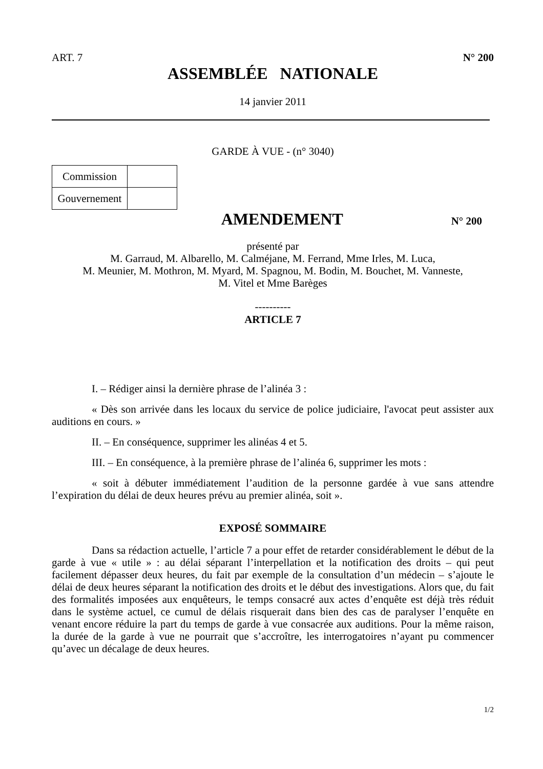ART. 7 N° 200
ASSEMBLÉE NATIONALE
14 janvier 2011
GARDE À VUE - (n° 3040)
| Commission | |
| Gouvernement | |
AMENDEMENT
N° 200
présenté par
M. Garraud, M. Albarello, M. Calméjane, M. Ferrand, Mme Irles, M. Luca,
M. Meunier, M. Mothron, M. Myard, M. Spagnou, M. Bodin, M. Bouchet, M. Vanneste,
M. Vitel et Mme Barèges
----------
ARTICLE 7
I. – Rédiger ainsi la dernière phrase de l’alinéa 3 :
« Dès son arrivée dans les locaux du service de police judiciaire, l'avocat peut assister aux auditions en cours. »
II. – En conséquence, supprimer les alinéas 4 et 5.
III. – En conséquence, à la première phrase de l’alinéa 6, supprimer les mots :
« soit à débuter immédiatement l’audition de la personne gardée à vue sans attendre l’expiration du délai de deux heures prévu au premier alinéa, soit ».
EXPOSÉ SOMMAIRE
Dans sa rédaction actuelle, l’article 7 a pour effet de retarder considérablement le début de la garde à vue « utile » : au délai séparant l’interpellation et la notification des droits – qui peut facilement dépasser deux heures, du fait par exemple de la consultation d’un médecin – s’ajoute le délai de deux heures séparant la notification des droits et le début des investigations. Alors que, du fait des formalités imposées aux enquêteurs, le temps consacré aux actes d’enquête est déjà très réduit dans le système actuel, ce cumul de délais risquerait dans bien des cas de paralyser l’enquête en venant encore réduire la part du temps de garde à vue consacrée aux auditions. Pour la même raison, la durée de la garde à vue ne pourrait que s’accroître, les interrogatoires n’ayant pu commencer qu’avec un décalage de deux heures.
1/2